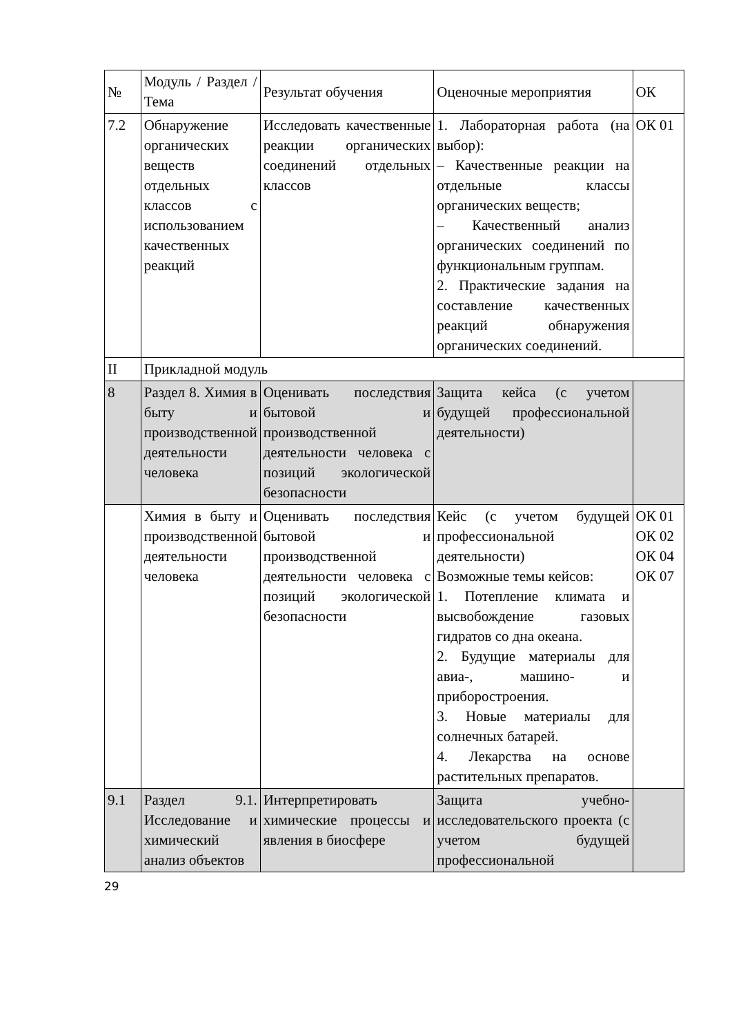| № | Модуль / Раздел / Тема | Результат обучения | Оценочные мероприятия | ОК |
| 7.2 | Обнаружение органических веществ отдельных классов с использованием качественных реакций | Исследовать качественные реакции органических соединений отдельных классов | 1. Лабораторная работа (на выбор): – Качественные реакции на отдельные классы органических веществ; – Качественный анализ органических соединений по функциональным группам. 2. Практические задания на составление качественных реакций обнаружения органических соединений. | ОК 01 |
| II | Прикладной модуль | | | |
| 8 | Раздел 8. Химия в быту и производственной деятельности человека | Оценивать последствия бытовой и производственной деятельности человека с позиций экологической безопасности | Защита кейса (с учетом будущей профессиональной деятельности) | |
| | Химия в быту и производственной деятельности человека | Оценивать последствия бытовой и производственной деятельности человека с позиций экологической безопасности | Кейс (с учетом будущей профессиональной деятельности) Возможные темы кейсов: 1. Потепление климата и высвобождение газовых гидратов со дна океана. 2. Будущие материалы для авиа-, машино- и приборостроения. 3. Новые материалы для солнечных батарей. 4. Лекарства на основе растительных препаратов. | ОК 01 ОК 02 ОК 04 ОК 07 |
| 9.1 | Раздел 9.1. Исследование и химический анализ объектов | Интерпретировать химические процессы и явления в биосфере | Защита учебно-исследовательского проекта (с учетом будущей профессиональной | |
29